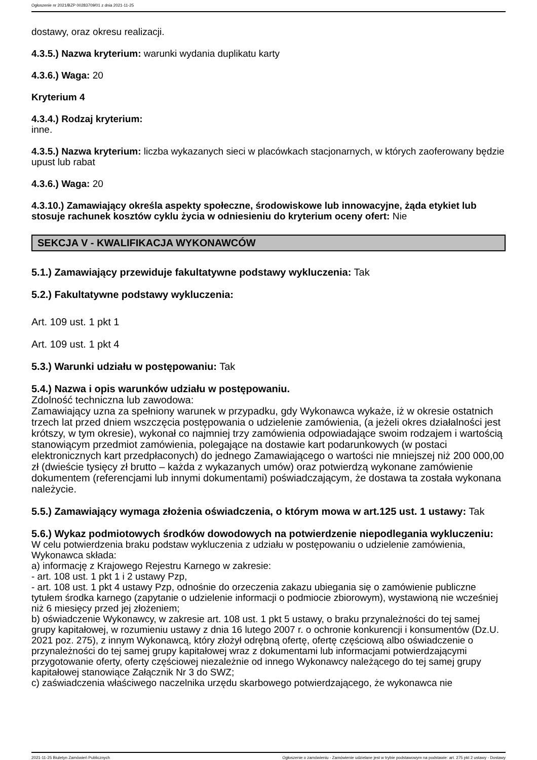Ogłoszenie nr 2021/BZP 00283709/01 z dnia 2021-11-25
dostawy, oraz okresu realizacji.
4.3.5.) Nazwa kryterium: warunki wydania duplikatu karty
4.3.6.) Waga: 20
Kryterium 4
4.3.4.) Rodzaj kryterium:
inne.
4.3.5.) Nazwa kryterium: liczba wykazanych sieci w placówkach stacjonarnych, w których zaoferowany będzie upust lub rabat
4.3.6.) Waga: 20
4.3.10.) Zamawiający określa aspekty społeczne, środowiskowe lub innowacyjne, żąda etykiet lub stosuje rachunek kosztów cyklu życia w odniesieniu do kryterium oceny ofert: Nie
SEKCJA V - KWALIFIKACJA WYKONAWCÓW
5.1.) Zamawiający przewiduje fakultatywne podstawy wykluczenia: Tak
5.2.) Fakultatywne podstawy wykluczenia:
Art. 109 ust. 1 pkt 1
Art. 109 ust. 1 pkt 4
5.3.) Warunki udziału w postępowaniu: Tak
5.4.) Nazwa i opis warunków udziału w postępowaniu.
Zdolność techniczna lub zawodowa:
Zamawiający uzna za spełniony warunek w przypadku, gdy Wykonawca wykaże, iż w okresie ostatnich trzech lat przed dniem wszczęcia postępowania o udzielenie zamówienia, (a jeżeli okres działalności jest krótszy, w tym okresie), wykonał co najmniej trzy zamówienia odpowiadające swoim rodzajem i wartością stanowiącym przedmiot zamówienia, polegające na dostawie kart podarunkowych (w postaci elektronicznych kart przedpłaconych) do jednego Zamawiającego o wartości nie mniejszej niż 200 000,00 zł (dwieście tysięcy zł brutto – każda z wykazanych umów) oraz potwierdzą wykonane zamówienie dokumentem (referencjami lub innymi dokumentami) poświadczającym, że dostawa ta została wykonana należycie.
5.5.) Zamawiający wymaga złożenia oświadczenia, o którym mowa w art.125 ust. 1 ustawy: Tak
5.6.) Wykaz podmiotowych środków dowodowych na potwierdzenie niepodlegania wykluczeniu:
W celu potwierdzenia braku podstaw wykluczenia z udziału w postępowaniu o udzielenie zamówienia, Wykonawca składa:
a) informację z Krajowego Rejestru Karnego w zakresie:
- art. 108 ust. 1 pkt 1 i 2 ustawy Pzp,
- art. 108 ust. 1 pkt 4 ustawy Pzp, odnośnie do orzeczenia zakazu ubiegania się o zamówienie publiczne tytułem środka karnego (zapytanie o udzielenie informacji o podmiocie zbiorowym), wystawioną nie wcześniej niż 6 miesięcy przed jej złożeniem;
b) oświadczenie Wykonawcy, w zakresie art. 108 ust. 1 pkt 5 ustawy, o braku przynależności do tej samej grupy kapitałowej, w rozumieniu ustawy z dnia 16 lutego 2007 r. o ochronie konkurencji i konsumentów (Dz.U. 2021 poz. 275), z innym Wykonawcą, który złożył odrębną ofertę, ofertę częściową albo oświadczenie o przynależności do tej samej grupy kapitałowej wraz z dokumentami lub informacjami potwierdzającymi przygotowanie oferty, oferty częściowej niezależnie od innego Wykonawcy należącego do tej samej grupy kapitałowej stanowiące Załącznik Nr 3 do SWZ;
c) zaświadczenia właściwego naczelnika urzędu skarbowego potwierdzającego, że wykonawca nie
2021-11-25 Biuletyn Zamówień Publicznych Ogłoszenie o zamówieniu - Zamówienie udzielane jest w trybie podstawowym na podstawie: art. 275 pkt 2 ustawy - Dostawy